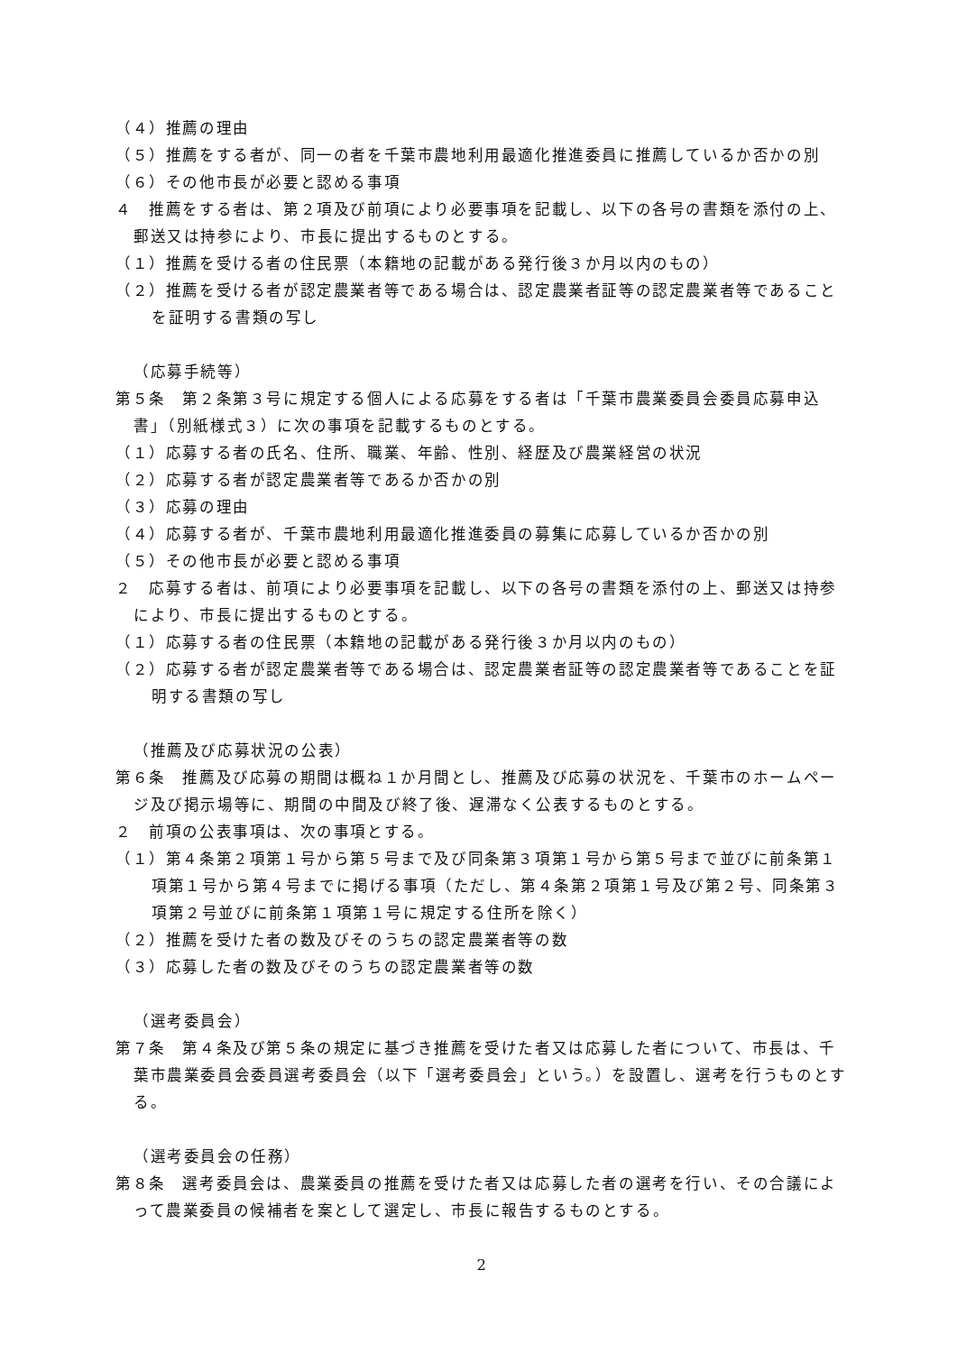（４）推薦の理由
（５）推薦をする者が、同一の者を千葉市農地利用最適化推進委員に推薦しているか否かの別
（６）その他市長が必要と認める事項
４　推薦をする者は、第２項及び前項により必要事項を記載し、以下の各号の書類を添付の上、郵送又は持参により、市長に提出するものとする。
（１）推薦を受ける者の住民票（本籍地の記載がある発行後３か月以内のもの）
（２）推薦を受ける者が認定農業者等である場合は、認定農業者証等の認定農業者等であることを証明する書類の写し
（応募手続等）
第５条　第２条第３号に規定する個人による応募をする者は「千葉市農業委員会委員応募申込書」（別紙様式３）に次の事項を記載するものとする。
（１）応募する者の氏名、住所、職業、年齢、性別、経歴及び農業経営の状況
（２）応募する者が認定農業者等であるか否かの別
（３）応募の理由
（４）応募する者が、千葉市農地利用最適化推進委員の募集に応募しているか否かの別
（５）その他市長が必要と認める事項
２　応募する者は、前項により必要事項を記載し、以下の各号の書類を添付の上、郵送又は持参により、市長に提出するものとする。
（１）応募する者の住民票（本籍地の記載がある発行後３か月以内のもの）
（２）応募する者が認定農業者等である場合は、認定農業者証等の認定農業者等であることを証明する書類の写し
（推薦及び応募状況の公表）
第６条　推薦及び応募の期間は概ね１か月間とし、推薦及び応募の状況を、千葉市のホームページ及び掲示場等に、期間の中間及び終了後、遅滞なく公表するものとする。
２　前項の公表事項は、次の事項とする。
（１）第４条第２項第１号から第５号まで及び同条第３項第１号から第５号まで並びに前条第１項第１号から第４号までに掲げる事項（ただし、第４条第２項第１号及び第２号、同条第３項第２号並びに前条第１項第１号に規定する住所を除く）
（２）推薦を受けた者の数及びそのうちの認定農業者等の数
（３）応募した者の数及びそのうちの認定農業者等の数
（選考委員会）
第７条　第４条及び第５条の規定に基づき推薦を受けた者又は応募した者について、市長は、千葉市農業委員会委員選考委員会（以下「選考委員会」という。）を設置し、選考を行うものとする。
（選考委員会の任務）
第８条　選考委員会は、農業委員の推薦を受けた者又は応募した者の選考を行い、その合議によって農業委員の候補者を案として選定し、市長に報告するものとする。
2